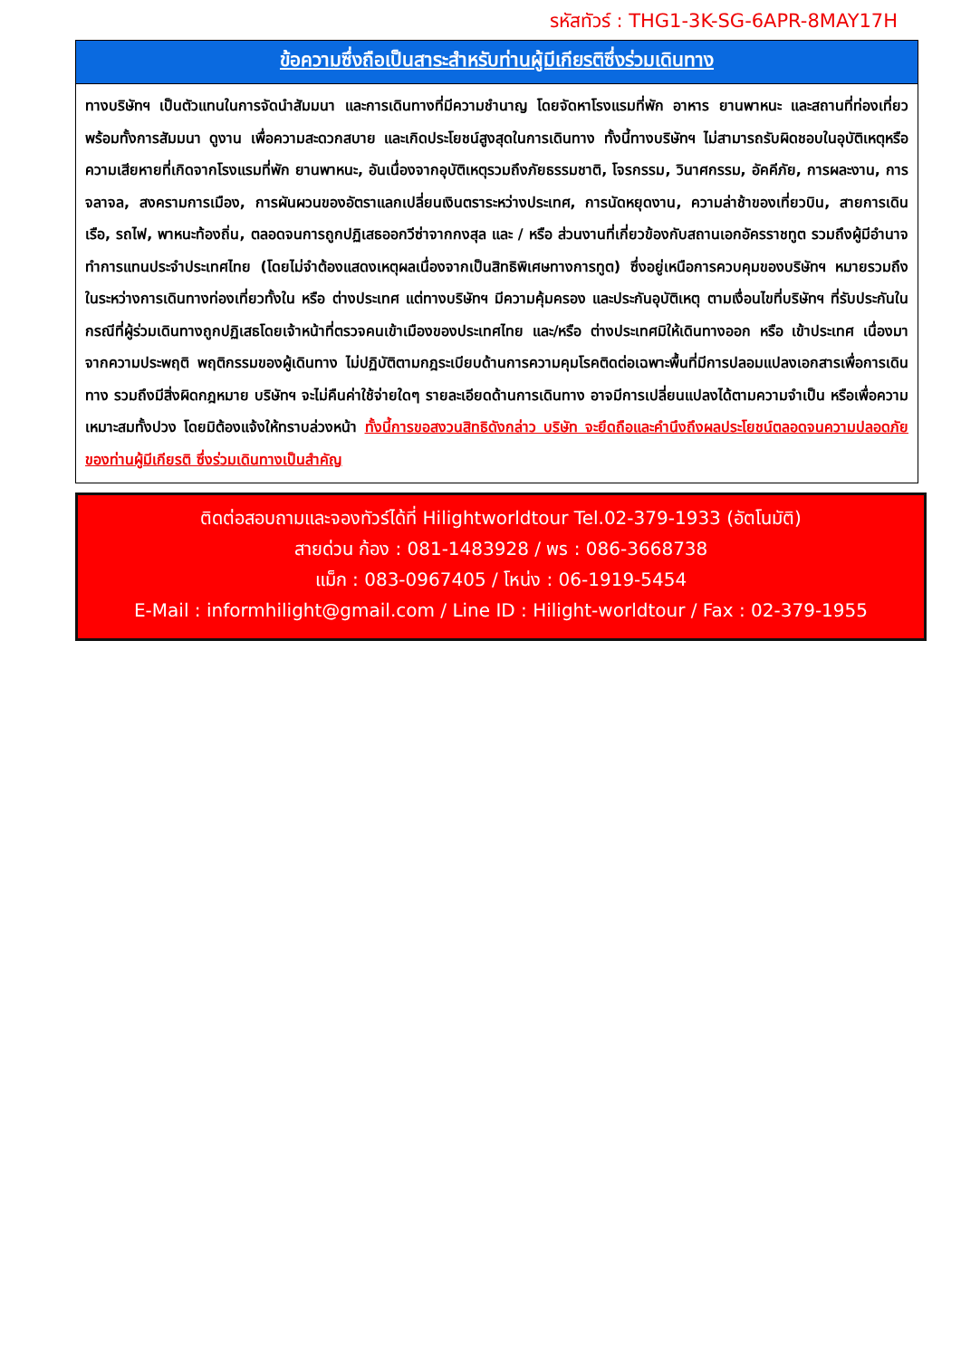รหัสทัวร์ : THG1-3K-SG-6APR-8MAY17H
ข้อความซึ่งถือเป็นสาระสำหรับท่านผู้มีเกียรติซึ่งร่วมเดินทาง
ทางบริษัทฯ เป็นตัวแทนในการจัดนำสัมมนา และการเดินทางที่มีความชำนาญ โดยจัดหาโรงแรมที่พัก อาหาร ยานพาหนะ และสถานที่ท่องเที่ยวพร้อมทั้งการสัมมนา ดูงาน เพื่อความสะดวกสบาย และเกิดประโยชน์สูงสุดในการเดินทาง ทั้งนี้ทางบริษัทฯ ไม่สามารถรับผิดชอบในอุบัติเหตุหรือความเสียหายที่เกิดจากโรงแรมที่พัก ยานพาหนะ, อันเนื่องจากอุบัติเหตุรวมถึงภัยธรรมชาติ, โจรกรรม, วินาศกรรม, อัคคีภัย, การผละงาน, การจลาจล, สงครามการเมือง, การผันผวนของอัตราแลกเปลี่ยนเงินตราระหว่างประเทศ, การนัดหยุดงาน, ความล่าช้าของเที่ยวบิน, สายการเดินเรือ, รถไฟ, พาหนะท้องถิ่น, ตลอดจนการถูกปฏิเสธออกวีซ่าจากกงสุล และ / หรือ ส่วนงานที่เกี่ยวข้องกับสถานเอกอัครราชทูต รวมถึงผู้มีอำนาจทำการแทนประจำประเทศไทย (โดยไม่จำต้องแสดงเหตุผลเนื่องจากเป็นสิทธิพิเศษทางการทูต) ซึ่งอยู่เหนือการควบคุมของบริษัทฯ หมายรวมถึงในระหว่างการเดินทางท่องเที่ยวทั้งใน หรือ ต่างประเทศ แต่ทางบริษัทฯ มีความคุ้มครอง และประกันอุบัติเหตุ ตามเงื่อนไขที่บริษัทฯ ที่รับประกันในกรณีที่ผู้ร่วมเดินทางถูกปฏิเสธโดยเจ้าหน้าที่ตรวจคนเข้าเมืองของประเทศไทย และ/หรือ ต่างประเทศมิให้เดินทางออก หรือ เข้าประเทศ เนื่องมาจากความประพฤติ พฤติกรรมของผู้เดินทาง ไม่ปฏิบัติตามกฎระเบียบด้านการความคุมโรคติดต่อเฉพาะพื้นที่มีการปลอมแปลงเอกสารเพื่อการเดินทาง รวมถึงมีสิ่งผิดกฎหมาย บริษัทฯ จะไม่คืนค่าใช้จ่ายใดๆ รายละเอียดด้านการเดินทาง อาจมีการเปลี่ยนแปลงได้ตามความจำเป็น หรือเพื่อความเหมาะสมทั้งปวง โดยมิต้องแจ้งให้ทราบล่วงหน้า ทั้งนี้การขอสงวนสิทธิดังกล่าว บริษัท จะยึดถือและคำนึงถึงผลประโยชน์ตลอดจนความปลอดภัยของท่านผู้มีเกียรติ ซึ่งร่วมเดินทางเป็นสำคัญ
ติดต่อสอบถามและจองทัวร์ได้ที่ Hilightworldtour Tel.02-379-1933 (อัตโนมัติ)
สายด่วน ก้อง : 081-1483928 / พร : 086-3668738
แม็ก : 083-0967405 / โหน่ง : 06-1919-5454
E-Mail : informhilight@gmail.com / Line ID : Hilight-worldtour / Fax : 02-379-1955